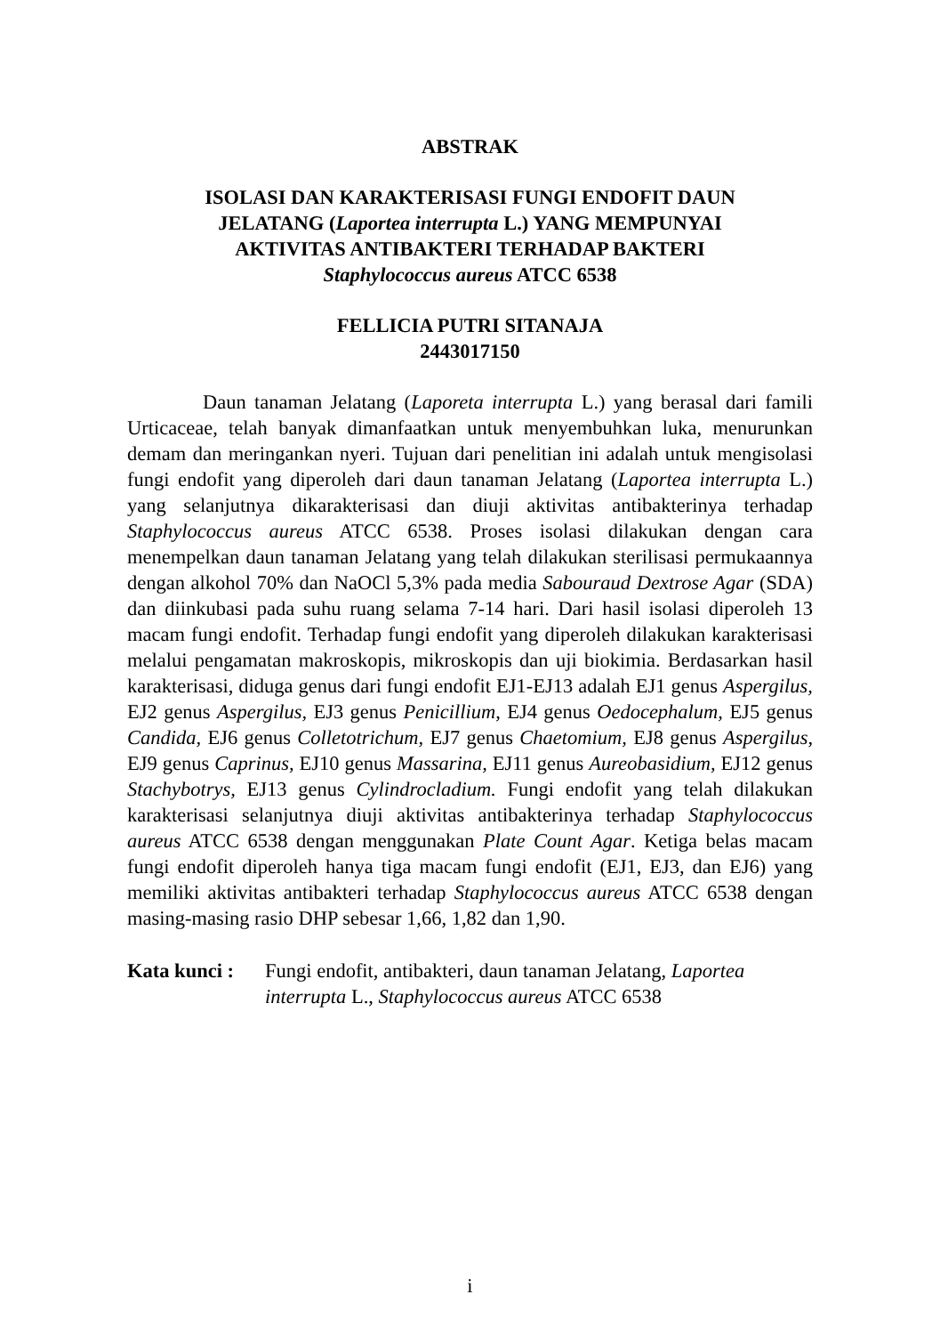ABSTRAK
ISOLASI DAN KARAKTERISASI FUNGI ENDOFIT DAUN
JELATANG (Laportea interrupta L.) YANG MEMPUNYAI
AKTIVITAS ANTIBAKTERI TERHADAP BAKTERI
Staphylococcus aureus ATCC 6538
FELLICIA PUTRI SITANAJA
2443017150
Daun tanaman Jelatang (Laporeta interrupta L.) yang berasal dari famili Urticaceae, telah banyak dimanfaatkan untuk menyembuhkan luka, menurunkan demam dan meringankan nyeri. Tujuan dari penelitian ini adalah untuk mengisolasi fungi endofit yang diperoleh dari daun tanaman Jelatang (Laportea interrupta L.) yang selanjutnya dikarakterisasi dan diuji aktivitas antibakterinya terhadap Staphylococcus aureus ATCC 6538. Proses isolasi dilakukan dengan cara menempelkan daun tanaman Jelatang yang telah dilakukan sterilisasi permukaannya dengan alkohol 70% dan NaOCl 5,3% pada media Sabouraud Dextrose Agar (SDA) dan diinkubasi pada suhu ruang selama 7-14 hari. Dari hasil isolasi diperoleh 13 macam fungi endofit. Terhadap fungi endofit yang diperoleh dilakukan karakterisasi melalui pengamatan makroskopis, mikroskopis dan uji biokimia. Berdasarkan hasil karakterisasi, diduga genus dari fungi endofit EJ1-EJ13 adalah EJ1 genus Aspergilus, EJ2 genus Aspergilus, EJ3 genus Penicillium, EJ4 genus Oedocephalum, EJ5 genus Candida, EJ6 genus Colletotrichum, EJ7 genus Chaetomium, EJ8 genus Aspergilus, EJ9 genus Caprinus, EJ10 genus Massarina, EJ11 genus Aureobasidium, EJ12 genus Stachybotrys, EJ13 genus Cylindrocladium. Fungi endofit yang telah dilakukan karakterisasi selanjutnya diuji aktivitas antibakterinya terhadap Staphylococcus aureus ATCC 6538 dengan menggunakan Plate Count Agar. Ketiga belas macam fungi endofit diperoleh hanya tiga macam fungi endofit (EJ1, EJ3, dan EJ6) yang memiliki aktivitas antibakteri terhadap Staphylococcus aureus ATCC 6538 dengan masing-masing rasio DHP sebesar 1,66, 1,82 dan 1,90.
Kata kunci : Fungi endofit, antibakteri, daun tanaman Jelatang, Laportea interrupta L., Staphylococcus aureus ATCC 6538
i